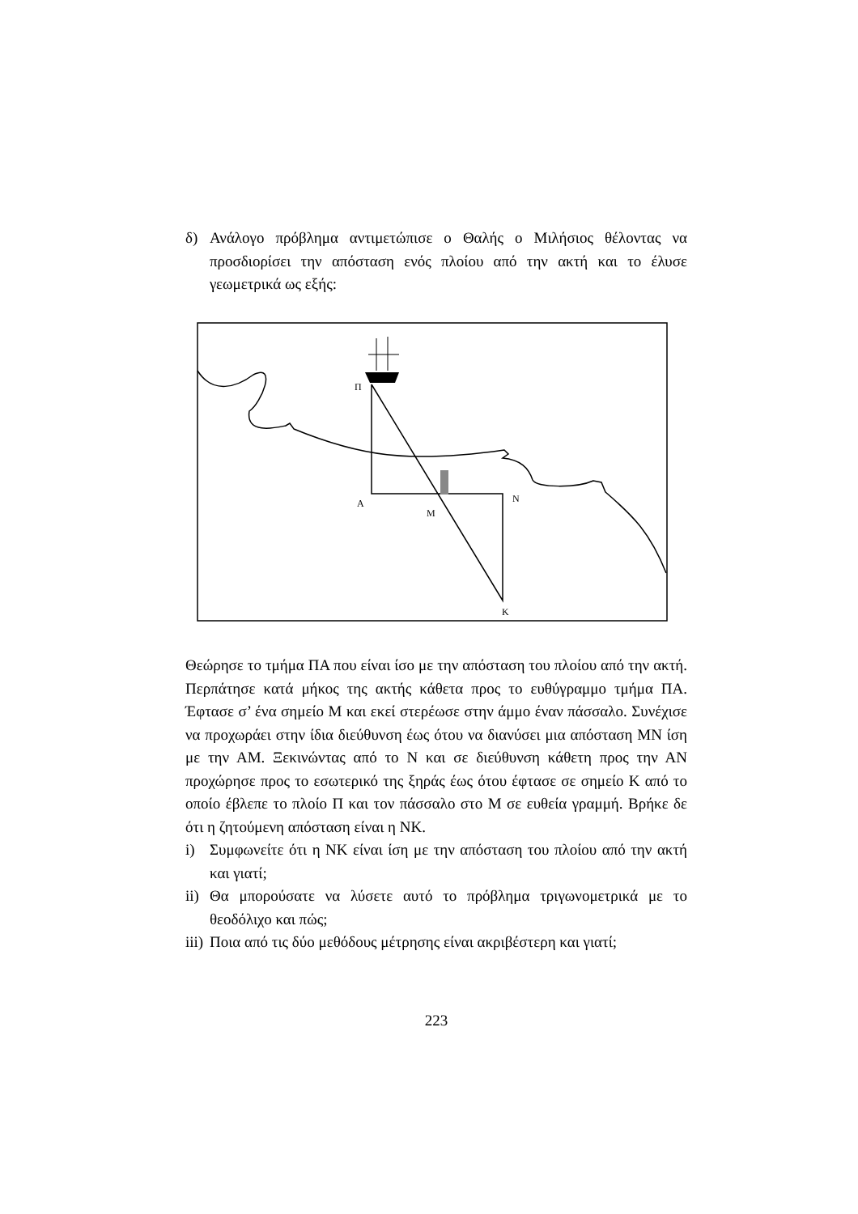δ) Ανάλογο πρόβλημα αντιμετώπισε ο Θαλής ο Μιλήσιος θέλοντας να προσδιορίσει την απόσταση ενός πλοίου από την ακτή και το έλυσε γεωμετρικά ως εξής:
Π
Α
Μ
Ν
Κ
Θεώρησε το τμήμα ΠΑ που είναι ίσο με την απόσταση του πλοίου από την ακτή. Περπάτησε κατά μήκος της ακτής κάθετα προς το ευθύγραμμο τμήμα ΠΑ. Έφτασε σ’ ένα σημείο Μ και εκεί στερέωσε στην άμμο έναν πάσσαλο. Συνέχισε να προχωράει στην ίδια διεύθυνση έως ότου να διανύσει μια απόσταση ΜΝ ίση με την ΑΜ. Ξεκινώντας από το Ν και σε διεύθυνση κάθετη προς την ΑΝ προχώρησε προς το εσωτερικό της ξηράς έως ότου έφτασε σε σημείο Κ από το οποίο έβλεπε το πλοίο Π και τον πάσσαλο στο Μ σε ευθεία γραμμή. Βρήκε δε ότι η ζητούμενη απόσταση είναι η ΝΚ.
i) Συμφωνείτε ότι η ΝΚ είναι ίση με την απόσταση του πλοίου από την ακτή και γιατί;
ii) Θα μπορούσατε να λύσετε αυτό το πρόβλημα τριγωνομετρικά με το θεοδόλιχο και πώς;
iii) Ποια από τις δύο μεθόδους μέτρησης είναι ακριβέστερη και γιατί;
223